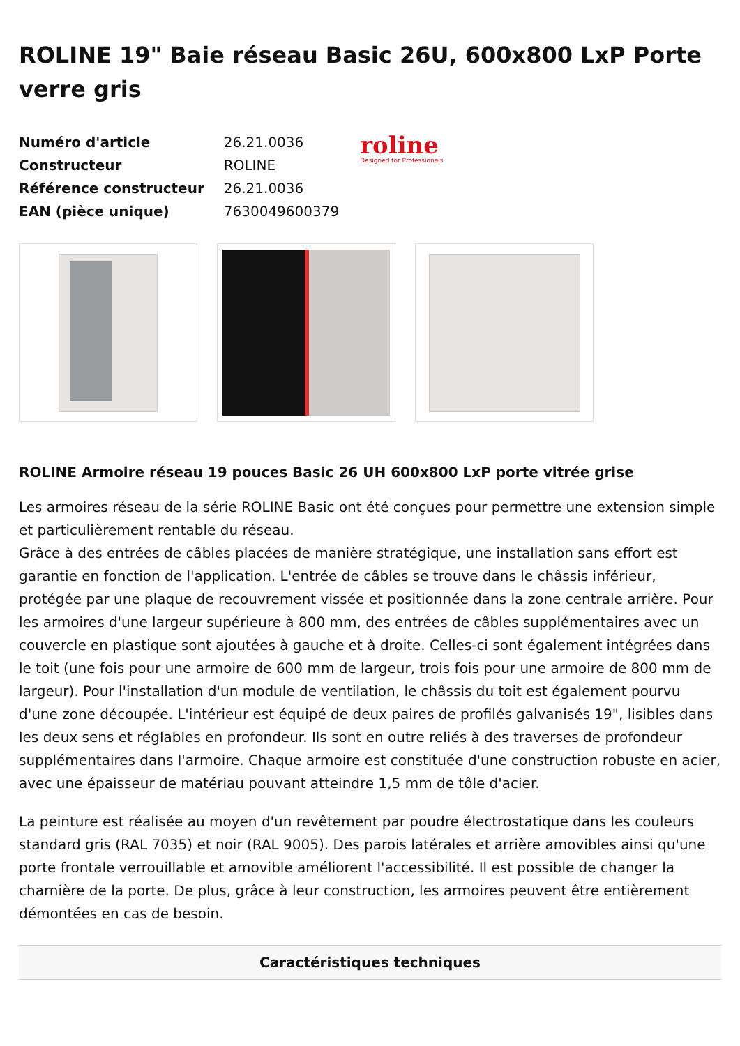ROLINE 19" Baie réseau Basic 26U, 600x800 LxP Porte verre gris
| Numéro d'article | 26.21.0036 |
| Constructeur | ROLINE |
| Référence constructeur | 26.21.0036 |
| EAN (pièce unique) | 7630049600379 |
roline
Designed for Professionals
ROLINE Armoire réseau 19 pouces Basic 26 UH 600x800 LxP porte vitrée grise
Les armoires réseau de la série ROLINE Basic ont été conçues pour permettre une extension simple et particulièrement rentable du réseau.
Grâce à des entrées de câbles placées de manière stratégique, une installation sans effort est garantie en fonction de l'application. L'entrée de câbles se trouve dans le châssis inférieur, protégée par une plaque de recouvrement vissée et positionnée dans la zone centrale arrière. Pour les armoires d'une largeur supérieure à 800 mm, des entrées de câbles supplémentaires avec un couvercle en plastique sont ajoutées à gauche et à droite. Celles-ci sont également intégrées dans le toit (une fois pour une armoire de 600 mm de largeur, trois fois pour une armoire de 800 mm de largeur). Pour l'installation d'un module de ventilation, le châssis du toit est également pourvu d'une zone découpée. L'intérieur est équipé de deux paires de profilés galvanisés 19", lisibles dans les deux sens et réglables en profondeur. Ils sont en outre reliés à des traverses de profondeur supplémentaires dans l'armoire. Chaque armoire est constituée d'une construction robuste en acier, avec une épaisseur de matériau pouvant atteindre 1,5 mm de tôle d'acier.
La peinture est réalisée au moyen d'un revêtement par poudre électrostatique dans les couleurs standard gris (RAL 7035) et noir (RAL 9005). Des parois latérales et arrière amovibles ainsi qu'une porte frontale verrouillable et amovible améliorent l'accessibilité. Il est possible de changer la charnière de la porte. De plus, grâce à leur construction, les armoires peuvent être entièrement démontées en cas de besoin.
Caractéristiques techniques